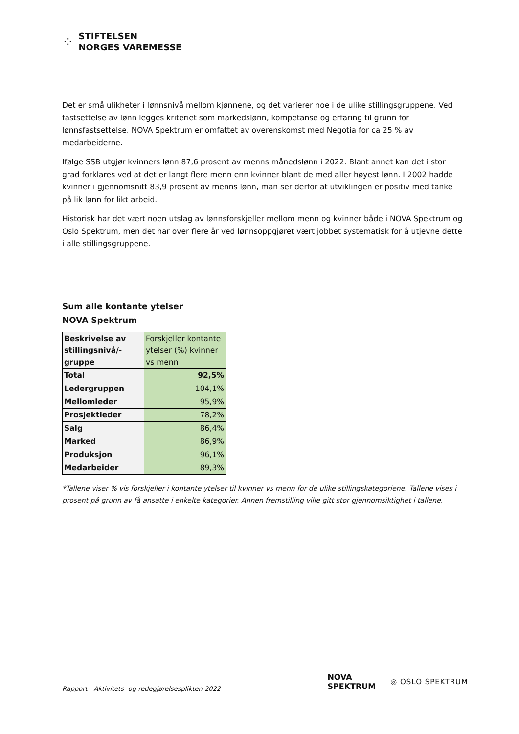⁘
STIFTELSEN
NORGES VAREMESSE
Det er små ulikheter i lønnsnivå mellom kjønnene, og det varierer noe i de ulike stillingsgruppene. Ved fastsettelse av lønn legges kriteriet som markedslønn, kompetanse og erfaring til grunn for lønnsfastsettelse. NOVA Spektrum er omfattet av overenskomst med Negotia for ca 25 % av medarbeiderne.
Ifølge SSB utgjør kvinners lønn 87,6 prosent av menns månedslønn i 2022. Blant annet kan det i stor grad forklares ved at det er langt flere menn enn kvinner blant de med aller høyest lønn. I 2002 hadde kvinner i gjennomsnitt 83,9 prosent av menns lønn, man ser derfor at utviklingen er positiv med tanke på lik lønn for likt arbeid.
Historisk har det vært noen utslag av lønnsforskjeller mellom menn og kvinner både i NOVA Spektrum og Oslo Spektrum, men det har over flere år ved lønnsoppgjøret vært jobbet systematisk for å utjevne dette i alle stillingsgruppene.
Sum alle kontante ytelser
NOVA Spektrum
| Beskrivelse av stillingsnivå/-gruppe | Forskjeller kontante ytelser (%) kvinner vs menn |
| Total | 92,5% |
| Ledergruppen | 104,1% |
| Mellomleder | 95,9% |
| Prosjektleder | 78,2% |
| Salg | 86,4% |
| Marked | 86,9% |
| Produksjon | 96,1% |
| Medarbeider | 89,3% |
*Tallene viser % vis forskjeller i kontante ytelser til kvinner vs menn for de ulike stillingskategoriene. Tallene vises i prosent på grunn av få ansatte i enkelte kategorier. Annen fremstilling ville gitt stor gjennomsiktighet i tallene.
Rapport - Aktivitets- og redegjørelsesplikten 2022
NOVA
SPEKTRUM
◎ OSLO SPEKTRUM